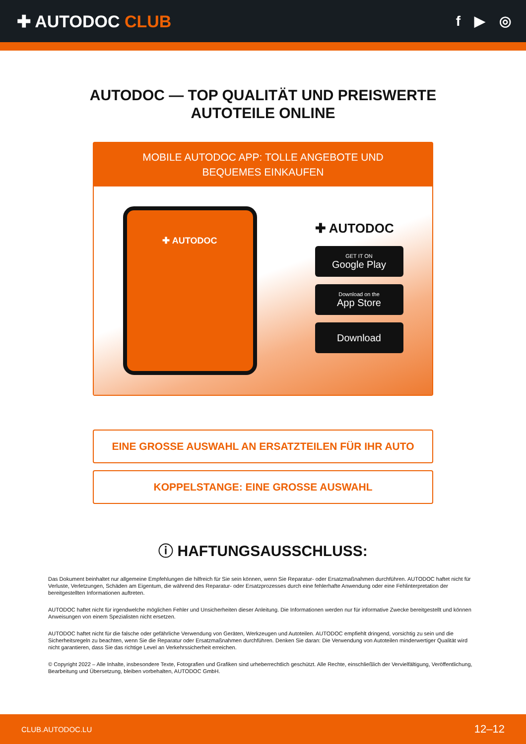✚ AUTODOC CLUB
f ▶ ◎
AUTODOC — TOP QUALITÄT UND PREISWERTE
AUTOTEILE ONLINE
MOBILE AUTODOC APP: TOLLE ANGEBOTE UND BEQUEMES EINKAUFEN
✚ AUTODOC
✚ AUTODOC
GET IT ON
Google Play
Download on the
App Store
Download
EINE GROSSE AUSWAHL AN ERSATZTEILEN FÜR IHR AUTO
KOPPELSTANGE: EINE GROSSE AUSWAHL
ⓘ HAFTUNGSAUSSCHLUSS:
Das Dokument beinhaltet nur allgemeine Empfehlungen die hilfreich für Sie sein können, wenn Sie Reparatur- oder Ersatzmaßnahmen durchführen. AUTODOC haftet nicht für Verluste, Verletzungen, Schäden am Eigentum, die während des Reparatur- oder Ersatzprozesses durch eine fehlerhafte Anwendung oder eine Fehlinterpretation der bereitgestellten Informationen auftreten.
AUTODOC haftet nicht für irgendwelche möglichen Fehler und Unsicherheiten dieser Anleitung. Die Informationen werden nur für informative Zwecke bereitgestellt und können Anweisungen von einem Spezialisten nicht ersetzen.
AUTODOC haftet nicht für die falsche oder gefährliche Verwendung von Geräten, Werkzeugen und Autoteilen. AUTODOC empfiehlt dringend, vorsichtig zu sein und die Sicherheitsregeln zu beachten, wenn Sie die Reparatur oder Ersatzmaßnahmen durchführen. Denken Sie daran: Die Verwendung von Autoteilen minderwertiger Qualität wird nicht garantieren, dass Sie das richtige Level an Verkehrssicherheit erreichen.
© Copyright 2022 – Alle Inhalte, insbesondere Texte, Fotografien und Grafiken sind urheberrechtlich geschützt. Alle Rechte, einschließlich der Vervielfältigung, Veröffentlichung, Bearbeitung und Übersetzung, bleiben vorbehalten, AUTODOC GmbH.
CLUB.AUTODOC.LU 12–12